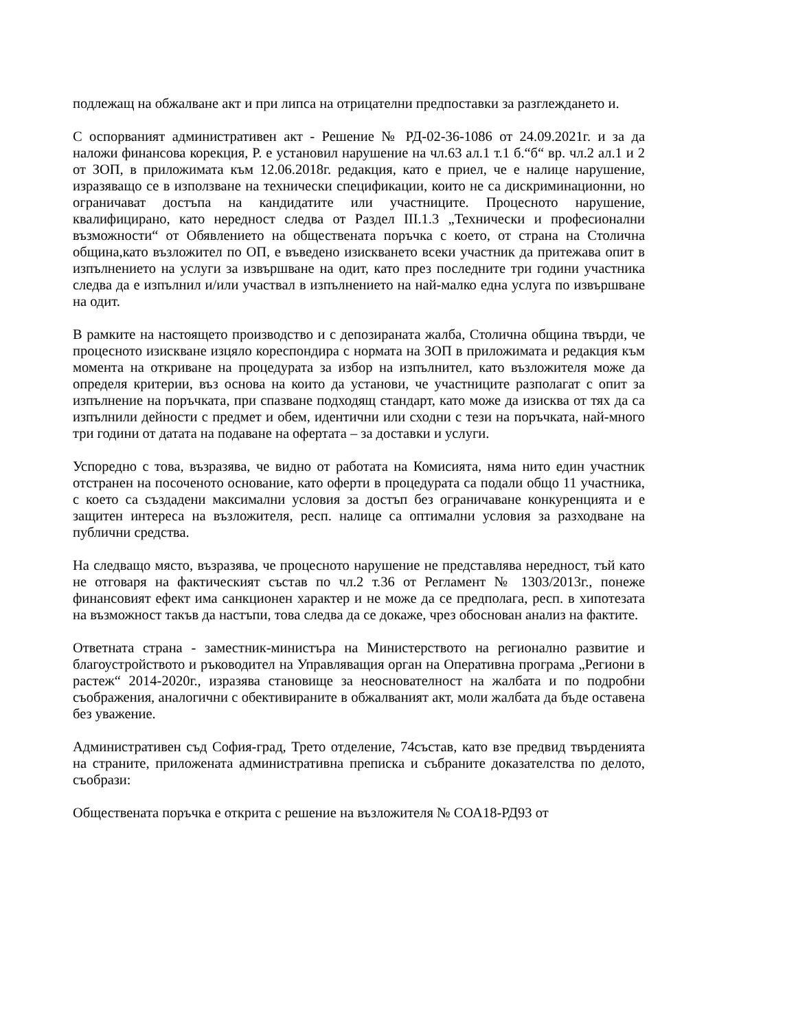подлежащ на обжалване акт и при липса на отрицателни предпоставки за разглеждането и.
С оспорваният административен акт - Решение № РД-02-36-1086 от 24.09.2021г. и за да наложи финансова корекция, Р. е установил нарушение на чл.63 ал.1 т.1 б.“б“ вр. чл.2 ал.1 и 2 от ЗОП, в приложимата към 12.06.2018г. редакция, като е приел, че е налице нарушение, изразяващо се в използване на технически спецификации, които не са дискриминационни, но ограничават достъпа на кандидатите или участниците. Процесното нарушение, квалифицирано, като нередност следва от Раздел III.1.3 „Технически и професионални възможности“ от Обявлението на обществената поръчка с което, от страна на Столична община,като възложител по ОП, е въведено изискването всеки участник да притежава опит в изпълнението на услуги за извършване на одит, като през последните три години участника следва да е изпълнил и/или участвал в изпълнението на най-малко една услуга по извършване на одит.
В рамките на настоящето производство и с депозираната жалба, Столична община твърди, че процесното изискване изцяло кореспондира с нормата на ЗОП в приложимата и редакция към момента на откриване на процедурата за избор на изпълнител, като възложителя може да определя критерии, въз основа на които да установи, че участниците разполагат с опит за изпълнение на поръчката, при спазване подходящ стандарт, като може да изисква от тях да са изпълнили дейности с предмет и обем, идентични или сходни с тези на поръчката, най-много три години от датата на подаване на офертата – за доставки и услуги.
Успоредно с това, възразява, че видно от работата на Комисията, няма нито един участник отстранен на посоченото основание, като оферти в процедурата са подали общо 11 участника, с което са създадени максимални условия за достъп без ограничаване конкуренцията и е защитен интереса на възложителя, респ. налице са оптимални условия за разходване на публични средства.
На следващо място, възразява, че процесното нарушение не представлява нередност, тъй като не отговаря на фактическият състав по чл.2 т.36 от Регламент № 1303/2013г., понеже финансовият ефект има санкционен характер и не може да се предполага, респ. в хипотезата на възможност такъв да настъпи, това следва да се докаже, чрез обоснован анализ на фактите.
Ответната страна - заместник-министъра на Министерството на регионално развитие и благоустройството и ръководител на Управляващия орган на Оперативна програма „Региони в растеж“ 2014-2020г., изразява становище за неоснователност на жалбата и по подробни съображения, аналогични с обективираните в обжалваният акт, моли жалбата да бъде оставена без уважение.
Административен съд София-град, Трето отделение, 74състав, като взе предвид твърденията на страните, приложената административна преписка и събраните доказателства по делото, съобрази:
Обществената поръчка е открита с решение на възложителя № СОА18-РД93 от